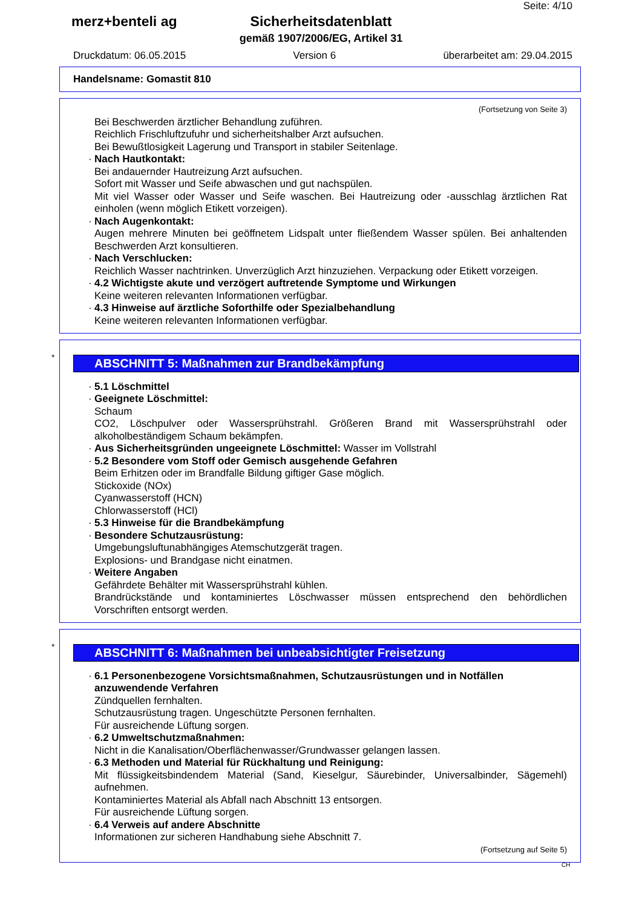Seite: 4/10
merz+benteli ag
Sicherheitsdatenblatt
gemäß 1907/2006/EG, Artikel 31
Druckdatum: 06.05.2015 Version 6 überarbeitet am: 29.04.2015
Handelsname: Gomastit 810
(Fortsetzung von Seite 3)
Bei Beschwerden ärztlicher Behandlung zuführen.
Reichlich Frischluftzufuhr und sicherheitshalber Arzt aufsuchen.
Bei Bewußtlosigkeit Lagerung und Transport in stabiler Seitenlage.
· Nach Hautkontakt:
Bei andauernder Hautreizung Arzt aufsuchen.
Sofort mit Wasser und Seife abwaschen und gut nachspülen.
Mit viel Wasser oder Wasser und Seife waschen. Bei Hautreizung oder -ausschlag ärztlichen Rat einholen (wenn möglich Etikett vorzeigen).
· Nach Augenkontakt:
Augen mehrere Minuten bei geöffnetem Lidspalt unter fließendem Wasser spülen. Bei anhaltenden Beschwerden Arzt konsultieren.
· Nach Verschlucken:
Reichlich Wasser nachtrinken. Unverzüglich Arzt hinzuziehen. Verpackung oder Etikett vorzeigen.
· 4.2 Wichtigste akute und verzögert auftretende Symptome und Wirkungen
Keine weiteren relevanten Informationen verfügbar.
· 4.3 Hinweise auf ärztliche Soforthilfe oder Spezialbehandlung
Keine weiteren relevanten Informationen verfügbar.
*
ABSCHNITT 5: Maßnahmen zur Brandbekämpfung
· 5.1 Löschmittel
· Geeignete Löschmittel:
Schaum
CO2, Löschpulver oder Wassersprühstrahl. Größeren Brand mit Wassersprühstrahl oder alkoholbeständigem Schaum bekämpfen.
· Aus Sicherheitsgründen ungeeignete Löschmittel: Wasser im Vollstrahl
· 5.2 Besondere vom Stoff oder Gemisch ausgehende Gefahren
Beim Erhitzen oder im Brandfalle Bildung giftiger Gase möglich.
Stickoxide (NOx)
Cyanwasserstoff (HCN)
Chlorwasserstoff (HCl)
· 5.3 Hinweise für die Brandbekämpfung
· Besondere Schutzausrüstung:
Umgebungsluftunabhängiges Atemschutzgerät tragen.
Explosions- und Brandgase nicht einatmen.
· Weitere Angaben
Gefährdete Behälter mit Wassersprühstrahl kühlen.
Brandrückstände und kontaminiertes Löschwasser müssen entsprechend den behördlichen Vorschriften entsorgt werden.
*
ABSCHNITT 6: Maßnahmen bei unbeabsichtigter Freisetzung
· 6.1 Personenbezogene Vorsichtsmaßnahmen, Schutzausrüstungen und in Notfällen anzuwendende Verfahren
Zündquellen fernhalten.
Schutzausrüstung tragen. Ungeschützte Personen fernhalten.
Für ausreichende Lüftung sorgen.
· 6.2 Umweltschutzmaßnahmen:
Nicht in die Kanalisation/Oberflächenwasser/Grundwasser gelangen lassen.
· 6.3 Methoden und Material für Rückhaltung und Reinigung:
Mit flüssigkeitsbindendem Material (Sand, Kieselgur, Säurebinder, Universalbinder, Sägemehl) aufnehmen.
Kontaminiertes Material als Abfall nach Abschnitt 13 entsorgen.
Für ausreichende Lüftung sorgen.
· 6.4 Verweis auf andere Abschnitte
Informationen zur sicheren Handhabung siehe Abschnitt 7.
(Fortsetzung auf Seite 5)
CH